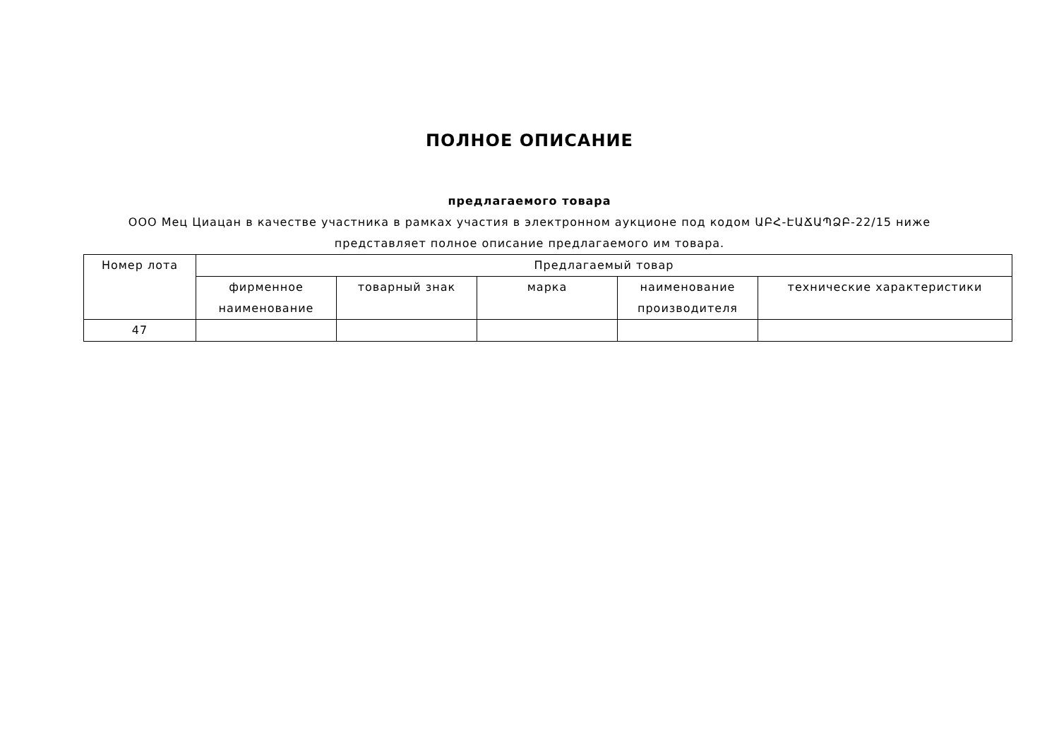ПОЛНОЕ ОПИСАНИЕ
предлагаемого товара
ООО Мец Циацан в качестве участника в рамках участия в электронном аукционе под кодом ԱԲՀ-ԷԱՃԱՊՁԲ-22/15 ниже представляет полное описание предлагаемого им товара.
| Номер лота | Предлагаемый товар | | | | |
| --- | --- | --- | --- | --- | --- |
| | фирменное наименование | товарный знак | марка | наименование производителя | технические характеристики |
| 47 | | | | | |